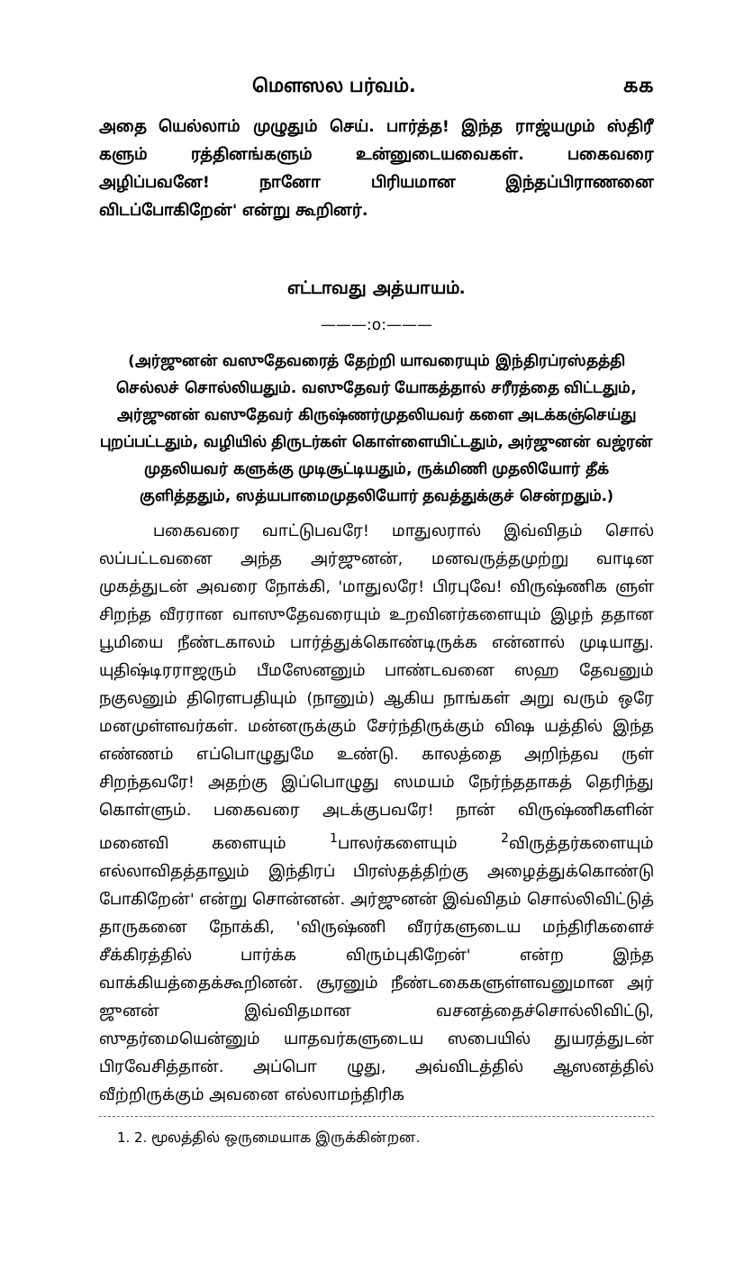மௌஸல பர்வம். கக
அதை யெல்லாம் முழுதும் செய். பார்த்த! இந்த ராஜ்யமும் ஸ்திரீ களும் ரத்தினங்களும் உன்னுடையவைகள். பகைவரை அழிப்பவனே! நானோ பிரியமான இந்தப்பிராணனை விடப்போகிறேன்' என்று கூறினர்.
எட்டாவது அத்யாயம்.
———:o:———
(அர்ஜுனன் வஸுதேவரைத் தேற்றி யாவரையும் இந்திரப்ரஸ்தத்தி செல்லச் சொல்லியதும். வஸுதேவர் யோகத்தால் சரீரத்தை விட்டதும், அர்ஜுனன் வஸுதேவர் கிருஷ்ணர்முதலியவர் களை அடக்கஞ்செய்து புறப்பட்டதும், வழியில் திருடர்கள் கொள்ளையிட்டதும், அர்ஜுனன் வஜ்ரன் முதலியவர் களுக்கு முடிசூட்டியதும், ருக்மிணி முதலியோர் தீக் குளித்ததும், ஸத்யபாமைமுதலியோர் தவத்துக்குச் சென்றதும்.)
பகைவரை வாட்டுபவரே! மாதுலரால் இவ்விதம் சொல் லப்பட்டவனை அந்த அர்ஜுனன், மனவருத்தமுற்று வாடின முகத்துடன் அவரை நோக்கி, 'மாதுலரே! பிரபுவே! விருஷ்ணிக ளுள் சிறந்த வீரரான வாஸுதேவரையும் உறவினர்களையும் இழந் ததான பூமியை நீண்டகாலம் பார்த்துக்கொண்டிருக்க என்னால் முடியாது. யுதிஷ்டிரராஜரும் பீமஸேனனும் பாண்டவனை ஸஹ தேவனும் நகுலனும் திரௌபதியும் (நானும்) ஆகிய நாங்கள் அறு வரும் ஒரே மனமுள்ளவர்கள். மன்னருக்கும் சேர்ந்திருக்கும் விஷ யத்தில் இந்த எண்ணம் எப்பொழுதுமே உண்டு. காலத்தை அறிந்தவ ருள் சிறந்தவரே! அதற்கு இப்பொழுது ஸமயம் நேர்ந்ததாகத் தெரிந்து கொள்ளும். பகைவரை அடக்குபவரே! நான் விருஷ்ணிகளின் மனைவி களையும் <sup>1</sup>பாலர்களையும் <sup>2</sup>விருத்தர்களையும் எல்லாவிதத்தாலும் இந்திரப் பிரஸ்தத்திற்கு அழைத்துக்கொண்டு போகிறேன்' என்று சொன்னன். அர்ஜுனன் இவ்விதம் சொல்லிவிட்டுத் தாருகனை நோக்கி, 'விருஷ்ணி வீரர்களுடைய மந்திரிகளைச் சீக்கிரத்தில் பார்க்க விரும்புகிறேன்' என்ற இந்த வாக்கியத்தைக்கூறினன். சூரனும் நீண்டகைகளுள்ளவனுமான அர் ஜுனன் இவ்விதமான வசனத்தைச்சொல்லிவிட்டு, ஸுதர்மையென்னும் யாதவர்களுடைய ஸபையில் துயரத்துடன் பிரவேசித்தான். அப்பொ ழுது, அவ்விடத்தில் ஆஸனத்தில் வீற்றிருக்கும் அவனை எல்லாமந்திரிக
1. 2. மூலத்தில் ஒருமையாக இருக்கின்றன.